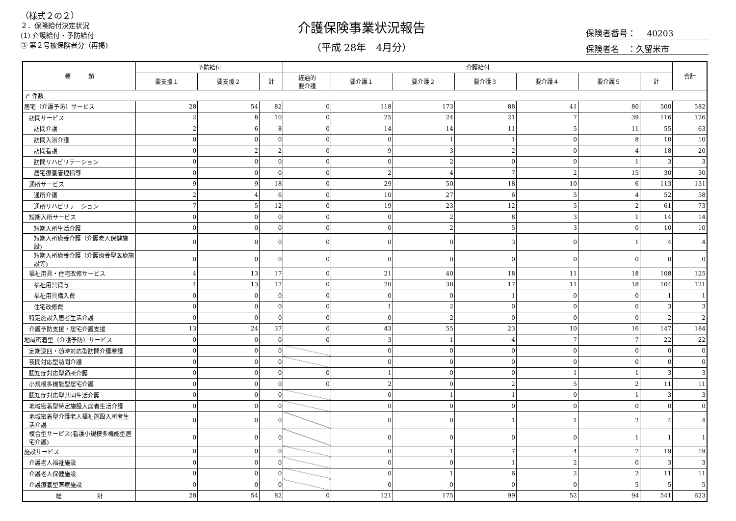（様式２の２）
２．保険給付決定状況
(1) 介護給付・予防給付
③ 第２号被保険者分（再掲)
介護保険事業状況報告
（平成 28年　4月分）
保険者番号：　 40203
保険者名　：久留米市
| 種 類 | 予防給付 | | | 介護給付 | | | | | | | 合計 |
| --- | --- | --- | --- | --- | --- | --- | --- | --- | --- | --- | --- |
| | 要支援１ | 要支援２ | 計 | 経過的 要介護 | 要介護１ | 要介護２ | 要介護３ | 要介護４ | 要介護５ | 計 | |
| ア 件数 | | | | | | | | | | | |
| 居宅（介護予防）サービス | 28 | 54 | 82 | 0 | 118 | 173 | 88 | 41 | 80 | 500 | 582 |
| 訪問サービス | 2 | 8 | 10 | 0 | 25 | 24 | 21 | 7 | 39 | 116 | 126 |
| 訪問介護 | 2 | 6 | 8 | 0 | 14 | 14 | 11 | 5 | 11 | 55 | 63 |
| 訪問入浴介護 | 0 | 0 | 0 | 0 | 0 | 1 | 1 | 0 | 8 | 10 | 10 |
| 訪問看護 | 0 | 2 | 2 | 0 | 9 | 3 | 2 | 0 | 4 | 18 | 20 |
| 訪問リハビリテーション | 0 | 0 | 0 | 0 | 0 | 2 | 0 | 0 | 1 | 3 | 3 |
| 居宅療養管理指導 | 0 | 0 | 0 | 0 | 2 | 4 | 7 | 2 | 15 | 30 | 30 |
| 通所サービス | 9 | 9 | 18 | 0 | 29 | 50 | 18 | 10 | 6 | 113 | 131 |
| 通所介護 | 2 | 4 | 6 | 0 | 10 | 27 | 6 | 5 | 4 | 52 | 58 |
| 通所リハビリテーション | 7 | 5 | 12 | 0 | 19 | 23 | 12 | 5 | 2 | 61 | 73 |
| 短期入所サービス | 0 | 0 | 0 | 0 | 0 | 2 | 8 | 3 | 1 | 14 | 14 |
| 短期入所生活介護 | 0 | 0 | 0 | 0 | 0 | 2 | 5 | 3 | 0 | 10 | 10 |
| 短期入所療養介護（介護老人保健施設) | 0 | 0 | 0 | 0 | 0 | 0 | 3 | 0 | 1 | 4 | 4 |
| 短期入所療養介護（介護療養型医療施設等) | 0 | 0 | 0 | 0 | 0 | 0 | 0 | 0 | 0 | 0 | 0 |
| 福祉用具・住宅改修サービス | 4 | 13 | 17 | 0 | 21 | 40 | 18 | 11 | 18 | 108 | 125 |
| 福祉用具貸与 | 4 | 13 | 17 | 0 | 20 | 38 | 17 | 11 | 18 | 104 | 121 |
| 福祉用具購入費 | 0 | 0 | 0 | 0 | 0 | 0 | 1 | 0 | 0 | 1 | 1 |
| 住宅改修費 | 0 | 0 | 0 | 0 | 1 | 2 | 0 | 0 | 0 | 3 | 3 |
| 特定施設入居者生活介護 | 0 | 0 | 0 | 0 | 0 | 2 | 0 | 0 | 0 | 2 | 2 |
| 介護予防支援・居宅介護支援 | 13 | 24 | 37 | 0 | 43 | 55 | 23 | 10 | 16 | 147 | 184 |
| 地域密着型（介護予防）サービス | 0 | 0 | 0 | 0 | 3 | 1 | 4 | 7 | 7 | 22 | 22 |
| 定期巡回・随時対応型訪問介護看護 | 0 | 0 | 0 | | 0 | 0 | 0 | 0 | 0 | 0 | 0 |
| 夜間対応型訪問介護 | 0 | 0 | 0 | | 0 | 0 | 0 | 0 | 0 | 0 | 0 |
| 認知症対応型通所介護 | 0 | 0 | 0 | 0 | 1 | 0 | 0 | 1 | 1 | 3 | 3 |
| 小規模多機能型居宅介護 | 0 | 0 | 0 | 0 | 2 | 0 | 2 | 5 | 2 | 11 | 11 |
| 認知症対応型共同生活介護 | 0 | 0 | 0 | | 0 | 1 | 1 | 0 | 1 | 3 | 3 |
| 地域密着型特定施設入居者生活介護 | 0 | 0 | 0 | | 0 | 0 | 0 | 0 | 0 | 0 | 0 |
| 地域密着型介護老人福祉施設入所者生活介護 | 0 | 0 | 0 | | 0 | 0 | 1 | 1 | 2 | 4 | 4 |
| 複合型サービス(看護小規模多機能型居宅介護) | 0 | 0 | 0 | | 0 | 0 | 0 | 0 | 1 | 1 | 1 |
| 施設サービス | 0 | 0 | 0 | | 0 | 1 | 7 | 4 | 7 | 19 | 19 |
| 介護老人福祉施設 | 0 | 0 | 0 | | 0 | 0 | 1 | 2 | 0 | 3 | 3 |
| 介護老人保健施設 | 0 | 0 | 0 | | 0 | 1 | 6 | 2 | 2 | 11 | 11 |
| 介護療養型医療施設 | 0 | 0 | 0 | | 0 | 0 | 0 | 0 | 5 | 5 | 5 |
| 総 計 | 28 | 54 | 82 | 0 | 121 | 175 | 99 | 52 | 94 | 541 | 623 |